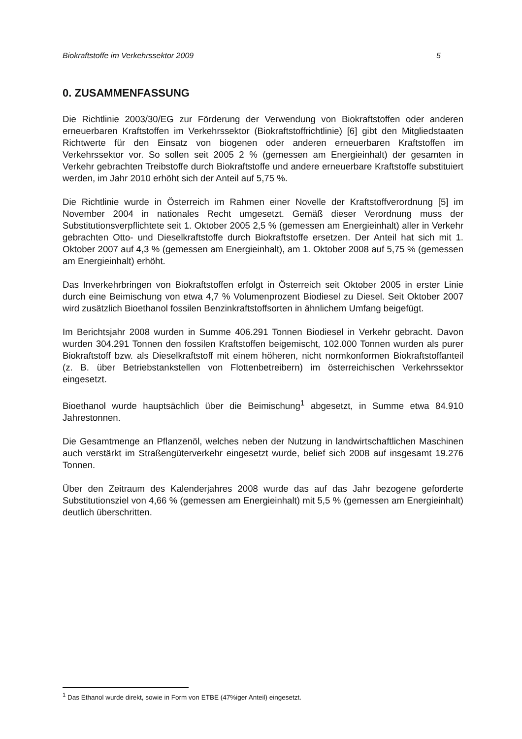Biokraftstoffe im Verkehrssektor 2009 5
0. ZUSAMMENFASSUNG
Die Richtlinie 2003/30/EG zur Förderung der Verwendung von Biokraftstoffen oder anderen erneuerbaren Kraftstoffen im Verkehrssektor (Biokraftstoffrichtlinie) [6] gibt den Mitgliedstaaten Richtwerte für den Einsatz von biogenen oder anderen erneuerbaren Kraftstoffen im Verkehrssektor vor. So sollen seit 2005 2 % (gemessen am Energieinhalt) der gesamten in Verkehr gebrachten Treibstoffe durch Biokraftstoffe und andere erneuerbare Kraftstoffe substituiert werden, im Jahr 2010 erhöht sich der Anteil auf 5,75 %.
Die Richtlinie wurde in Österreich im Rahmen einer Novelle der Kraftstoffverordnung [5] im November 2004 in nationales Recht umgesetzt. Gemäß dieser Verordnung muss der Substitutionsverpflichtete seit 1. Oktober 2005 2,5 % (gemessen am Energieinhalt) aller in Verkehr gebrachten Otto- und Dieselkraftstoffe durch Biokraftstoffe ersetzen. Der Anteil hat sich mit 1. Oktober 2007 auf 4,3 % (gemessen am Energieinhalt), am 1. Oktober 2008 auf 5,75 % (gemessen am Energieinhalt) erhöht.
Das Inverkehrbringen von Biokraftstoffen erfolgt in Österreich seit Oktober 2005 in erster Linie durch eine Beimischung von etwa 4,7 % Volumenprozent Biodiesel zu Diesel. Seit Oktober 2007 wird zusätzlich Bioethanol fossilen Benzinkraftstoffsorten in ähnlichem Umfang beigefügt.
Im Berichtsjahr 2008 wurden in Summe 406.291 Tonnen Biodiesel in Verkehr gebracht. Davon wurden 304.291 Tonnen den fossilen Kraftstoffen beigemischt, 102.000 Tonnen wurden als purer Biokraftstoff bzw. als Dieselkraftstoff mit einem höheren, nicht normkonformen Biokraftstoffanteil (z. B. über Betriebstankstellen von Flottenbetreibern) im österreichischen Verkehrssektor eingesetzt.
Bioethanol wurde hauptsächlich über die Beimischung<sup>1</sup> abgesetzt, in Summe etwa 84.910 Jahrestonnen.
Die Gesamtmenge an Pflanzenöl, welches neben der Nutzung in landwirtschaftlichen Maschinen auch verstärkt im Straßengüterverkehr eingesetzt wurde, belief sich 2008 auf insgesamt 19.276 Tonnen.
Über den Zeitraum des Kalenderjahres 2008 wurde das auf das Jahr bezogene geforderte Substitutionsziel von 4,66 % (gemessen am Energieinhalt) mit 5,5 % (gemessen am Energieinhalt) deutlich überschritten.
<sup>1</sup> Das Ethanol wurde direkt, sowie in Form von ETBE (47%iger Anteil) eingesetzt.